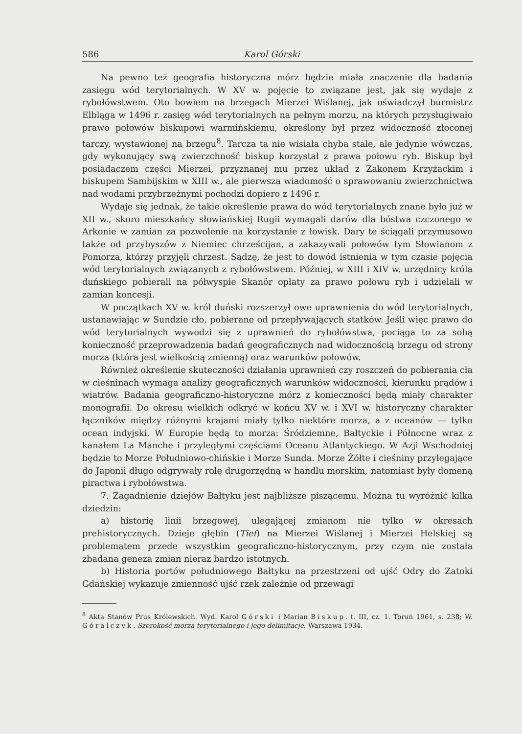586 Karol Górski
Na pewno też geografia historyczna mórz będzie miała znaczenie dla badania zasięgu wód terytorialnych. W XV w. pojęcie to związane jest, jak się wydaje z rybołówstwem. Oto bowiem na brzegach Mierzei Wiślanej, jak oświadczył burmistrz Elbląga w 1496 r. zasięg wód terytorialnych na pełnym morzu, na których przysługiwało prawo połowów biskupowi warmińskiemu, określony był przez widoczność złoconej tarczy, wystawionej na brzegu<sup>8</sup>. Tarcza ta nie wisiała chyba stale, ale jedynie wówczas, gdy wykonujący swą zwierzchność biskup korzystał z prawa połowu ryb. Biskup był posiadaczem części Mierzei, przyznanej mu przez układ z Zakonem Krzyżackim i biskupem Sambijskim w XIII w., ale pierwsza wiadomość o sprawowaniu zwierzchnictwa nad wodami przybrzeżnymi pochodzi dopiero z 1496 r.
Wydaje się jednak, że takie określenie prawa do wód terytorialnych znane było już w XII w., skoro mieszkańcy słowiańskiej Rugii wymagali darów dla bóstwa czczonego w Arkonie w zamian za pozwolenie na korzystanie z łowisk. Dary te ściągali przymusowo także od przybyszów z Niemiec chrześcijan, a zakazywali połowów tym Słowianom z Pomorza, którzy przyjęli chrzest. Sądzę, że jest to dowód istnienia w tym czasie pojęcia wód terytorialnych związanych z rybołówstwem. Później, w XIII i XIV w. urzędnicy króla duńskiego pobierali na półwyspie Skanör opłaty za prawo połowu ryb i udzielali w zamian koncesji.
W początkach XV w. król duński rozszerzył owe uprawnienia do wód terytorialnych, ustanawiając w Sundzie cło, pobierane od przepływających statków. Jeśli więc prawo do wód terytorialnych wywodzi się z uprawnień do rybołówstwa, pociąga to za sobą konieczność przeprowadzenia badań geograficznych nad widocznością brzegu od strony morza (która jest wielkością zmienną) oraz warunków połowów.
Również określenie skuteczności działania uprawnień czy roszczeń do pobierania cła w cieśninach wymaga analizy geograficznych warunków widoczności, kierunku prądów i wiatrów. Badania geograficzno-historyczne mórz z konieczności będą miały charakter monografii. Do okresu wielkich odkryć w końcu XV w. i XVI w. historyczny charakter łączników między różnymi krajami miały tylko niektóre morza, a z oceanów — tylko ocean indyjski. W Europie będą to morza: Śródziemne, Bałtyckie i Północne wraz z kanałem La Manche i przyległymi częściami Oceanu Atlantyckiego. W Azji Wschodniej będzie to Morze Południowo-chińskie i Morze Sunda. Morze Żółte i cieśniny przylegające do Japonii długo odgrywały rolę drugorzędną w handlu morskim, natomiast były domeną piractwa i rybołówstwa.
7. Zagadnienie dziejów Bałtyku jest najbliższe piszącemu. Można tu wyróżnić kilka dziedzin:
a) historię linii brzegowej, ulegającej zmianom nie tylko w okresach prehistorycznych. Dzieje głębin (Tief) na Mierzei Wiślanej i Mierzei Helskiej są problematem przede wszystkim geograficzno-historycznym, przy czym nie została zbadana geneza zmian nieraz bardzo istotnych.
b) Historia portów południowego Bałtyku na przestrzeni od ujść Odry do Zatoki Gdańskiej wykazuje zmienność ujść rzek zależnie od przewagi
<sup>8</sup> Akta Stanów Prus Królewskich. Wyd. Karol Górski i Marian Biskup. t. III, cz. 1. Toruń 1961, s. 238; W. Góralczyk. Szerokość morza terytorialnego i jego delimitacje. Warszawa 1934.